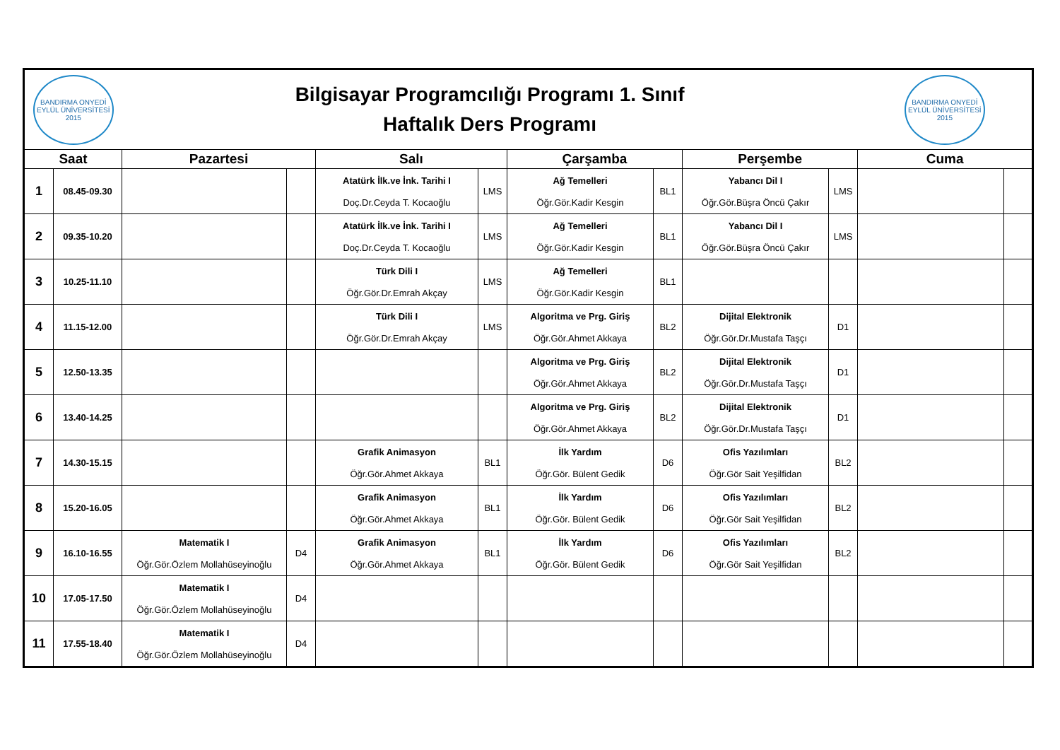| BANDIRMA ONYEDİ EYLÜL ÜNİVERSİTESİ 2015 | | Bilgisayar Programcılığı Programı 1. Sınıf Haftalık Ders Programı | | | | | | | | BANDIRMA ONYEDİ EYLÜL ÜNİVERSİTESİ 2015 | |
| Saat | | Pazartesi | | Salı | | Çarşamba | | Perşembe | | Cuma | |
| 1 | 08.45-09.30 | | | Atatürk İlk.ve İnk. Tarihi I Doç.Dr.Ceyda T. Kocaoğlu | LMS | Ağ Temelleri Öğr.Gör.Kadir Kesgin | BL1 | Yabancı Dil I Öğr.Gör.Büşra Öncü Çakır | LMS | | |
| 2 | 09.35-10.20 | | | Atatürk İlk.ve İnk. Tarihi I Doç.Dr.Ceyda T. Kocaoğlu | LMS | Ağ Temelleri Öğr.Gör.Kadir Kesgin | BL1 | Yabancı Dil I Öğr.Gör.Büşra Öncü Çakır | LMS | | |
| 3 | 10.25-11.10 | | | Türk Dili I Öğr.Gör.Dr.Emrah Akçay | LMS | Ağ Temelleri Öğr.Gör.Kadir Kesgin | BL1 | | | | |
| 4 | 11.15-12.00 | | | Türk Dili I Öğr.Gör.Dr.Emrah Akçay | LMS | Algoritma ve Prg. Giriş Öğr.Gör.Ahmet Akkaya | BL2 | Dijital Elektronik Öğr.Gör.Dr.Mustafa Taşçı | D1 | | |
| 5 | 12.50-13.35 | | | | | Algoritma ve Prg. Giriş Öğr.Gör.Ahmet Akkaya | BL2 | Dijital Elektronik Öğr.Gör.Dr.Mustafa Taşçı | D1 | | |
| 6 | 13.40-14.25 | | | | | Algoritma ve Prg. Giriş Öğr.Gör.Ahmet Akkaya | BL2 | Dijital Elektronik Öğr.Gör.Dr.Mustafa Taşçı | D1 | | |
| 7 | 14.30-15.15 | | | Grafik Animasyon Öğr.Gör.Ahmet Akkaya | BL1 | İlk Yardım Öğr.Gör. Bülent Gedik | D6 | Ofis Yazılımları Öğr.Gör Sait Yeşilfidan | BL2 | | |
| 8 | 15.20-16.05 | | | Grafik Animasyon Öğr.Gör.Ahmet Akkaya | BL1 | İlk Yardım Öğr.Gör. Bülent Gedik | D6 | Ofis Yazılımları Öğr.Gör Sait Yeşilfidan | BL2 | | |
| 9 | 16.10-16.55 | Matematik I Öğr.Gör.Özlem Mollahüseyinoğlu | D4 | Grafik Animasyon Öğr.Gör.Ahmet Akkaya | BL1 | İlk Yardım Öğr.Gör. Bülent Gedik | D6 | Ofis Yazılımları Öğr.Gör Sait Yeşilfidan | BL2 | | |
| 10 | 17.05-17.50 | Matematik I Öğr.Gör.Özlem Mollahüseyinoğlu | D4 | | | | | | | | |
| 11 | 17.55-18.40 | Matematik I Öğr.Gör.Özlem Mollahüseyinoğlu | D4 | | | | | | | | |